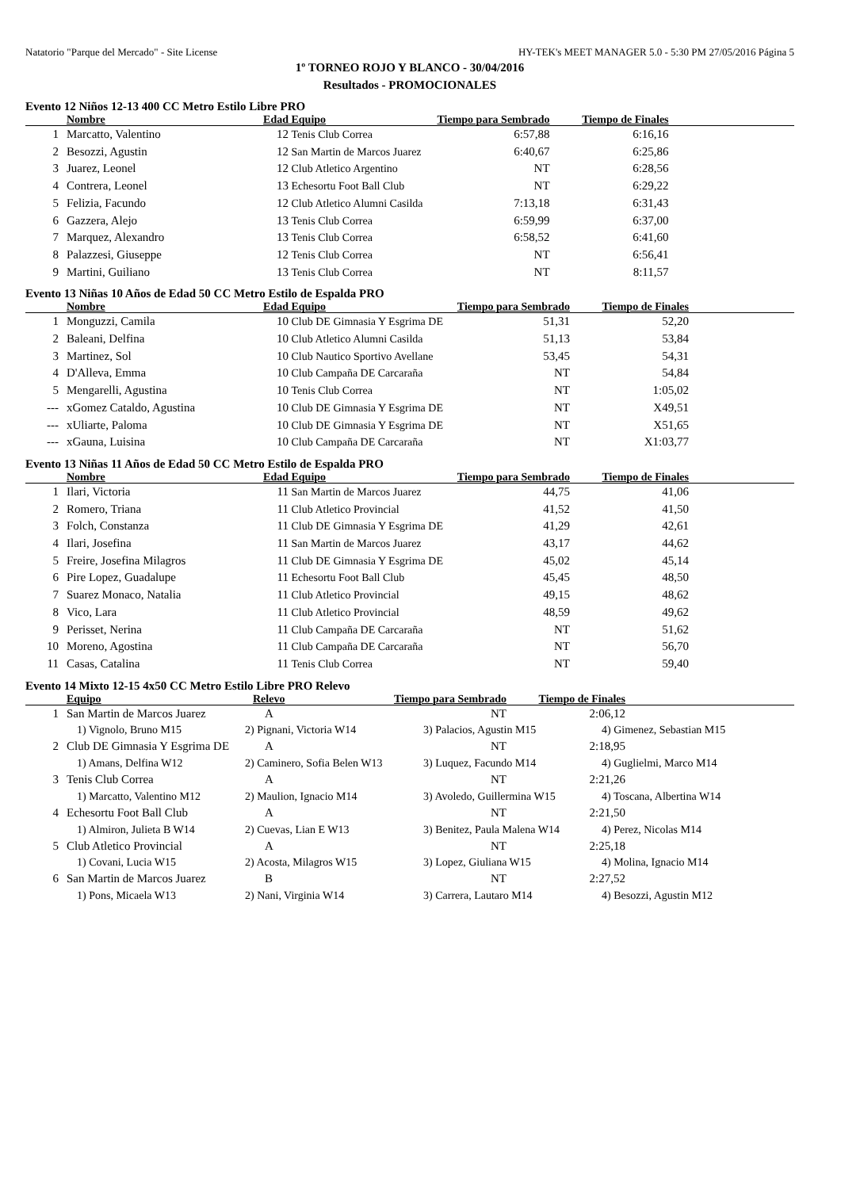Natatorio "Parque del Mercado" - Site License HY-TEK's MEET MANAGER 5.0 - 5:30 PM 27/05/2016 Página 5
1º TORNEO ROJO Y BLANCO - 30/04/2016
Resultados - PROMOCIONALES
Evento 12 Niños 12-13 400 CC Metro Estilo Libre PRO
| | Nombre | Edad | Equipo | Tiempo para Sembrado | Tiempo de Finales | |
| --- | --- | --- | --- | --- | --- | --- |
| 1 | Marcatto, Valentino | 12 | Tenis Club Correa | 6:57,88 | 6:16,16 | |
| 2 | Besozzi, Agustin | 12 | San Martin de Marcos Juarez | 6:40,67 | 6:25,86 | |
| 3 | Juarez, Leonel | 12 | Club Atletico Argentino | NT | 6:28,56 | |
| 4 | Contrera, Leonel | 13 | Echesortu Foot Ball Club | NT | 6:29,22 | |
| 5 | Felizia, Facundo | 12 | Club Atletico Alumni Casilda | 7:13,18 | 6:31,43 | |
| 6 | Gazzera, Alejo | 13 | Tenis Club Correa | 6:59,99 | 6:37,00 | |
| 7 | Marquez, Alexandro | 13 | Tenis Club Correa | 6:58,52 | 6:41,60 | |
| 8 | Palazzesi, Giuseppe | 12 | Tenis Club Correa | NT | 6:56,41 | |
| 9 | Martini, Guiliano | 13 | Tenis Club Correa | NT | 8:11,57 | |
Evento 13 Niñas 10 Años de Edad 50 CC Metro Estilo de Espalda PRO
| | Nombre | Edad | Equipo | Tiempo para Sembrado | Tiempo de Finales | |
| --- | --- | --- | --- | --- | --- | --- |
| 1 | Monguzzi, Camila | 10 | Club DE Gimnasia Y Esgrima DE | 51,31 | 52,20 | |
| 2 | Baleani, Delfina | 10 | Club Atletico Alumni Casilda | 51,13 | 53,84 | |
| 3 | Martinez, Sol | 10 | Club Nautico Sportivo Avellane | 53,45 | 54,31 | |
| 4 | D'Alleva, Emma | 10 | Club Campaña DE Carcaraña | NT | 54,84 | |
| 5 | Mengarelli, Agustina | 10 | Tenis Club Correa | NT | 1:05,02 | |
| --- | xGomez Cataldo, Agustina | 10 | Club DE Gimnasia Y Esgrima DE | NT | X49,51 | |
| --- | xUliarte, Paloma | 10 | Club DE Gimnasia Y Esgrima DE | NT | X51,65 | |
| --- | xGauna, Luisina | 10 | Club Campaña DE Carcaraña | NT | X1:03,77 | |
Evento 13 Niñas 11 Años de Edad 50 CC Metro Estilo de Espalda PRO
| | Nombre | Edad | Equipo | Tiempo para Sembrado | Tiempo de Finales | |
| --- | --- | --- | --- | --- | --- | --- |
| 1 | Ilari, Victoria | 11 | San Martin de Marcos Juarez | 44,75 | 41,06 | |
| 2 | Romero, Triana | 11 | Club Atletico Provincial | 41,52 | 41,50 | |
| 3 | Folch, Constanza | 11 | Club DE Gimnasia Y Esgrima DE | 41,29 | 42,61 | |
| 4 | Ilari, Josefina | 11 | San Martin de Marcos Juarez | 43,17 | 44,62 | |
| 5 | Freire, Josefina Milagros | 11 | Club DE Gimnasia Y Esgrima DE | 45,02 | 45,14 | |
| 6 | Pire Lopez, Guadalupe | 11 | Echesortu Foot Ball Club | 45,45 | 48,50 | |
| 7 | Suarez Monaco, Natalia | 11 | Club Atletico Provincial | 49,15 | 48,62 | |
| 8 | Vico, Lara | 11 | Club Atletico Provincial | 48,59 | 49,62 | |
| 9 | Perisset, Nerina | 11 | Club Campaña DE Carcaraña | NT | 51,62 | |
| 10 | Moreno, Agostina | 11 | Club Campaña DE Carcaraña | NT | 56,70 | |
| 11 | Casas, Catalina | 11 | Tenis Club Correa | NT | 59,40 | |
Evento 14 Mixto 12-15 4x50 CC Metro Estilo Libre PRO Relevo
| | Equipo | Relevo | Tiempo para Sembrado | Tiempo de Finales | |
| --- | --- | --- | --- | --- | --- |
| 1 | San Martin de Marcos Juarez | A | NT | 2:06,12 | |
| / 1) Vignolo, Bruno M15 / 2) Pignani, Victoria W14 / 3) Palacios, Agustin M15 / 4) Gimenez, Sebastian M15 / | | | | | |
| 2 | Club DE Gimnasia Y Esgrima DE | A | NT | 2:18,95 | |
| / 1) Amans, Delfina W12 / 2) Caminero, Sofia Belen W13 / 3) Luquez, Facundo M14 / 4) Guglielmi, Marco M14 / | | | | | |
| 3 | Tenis Club Correa | A | NT | 2:21,26 | |
| / 1) Marcatto, Valentino M12 / 2) Maulion, Ignacio M14 / 3) Avoledo, Guillermina W15 / 4) Toscana, Albertina W14 / | | | | | |
| 4 | Echesortu Foot Ball Club | A | NT | 2:21,50 | |
| / 1) Almiron, Julieta B W14 / 2) Cuevas, Lian E W13 / 3) Benitez, Paula Malena W14 / 4) Perez, Nicolas M14 / | | | | | |
| 5 | Club Atletico Provincial | A | NT | 2:25,18 | |
| / 1) Covani, Lucia W15 / 2) Acosta, Milagros W15 / 3) Lopez, Giuliana W15 / 4) Molina, Ignacio M14 / | | | | | |
| 6 | San Martin de Marcos Juarez | B | NT | 2:27,52 | |
| / 1) Pons, Micaela W13 / 2) Nani, Virginia W14 / 3) Carrera, Lautaro M14 / 4) Besozzi, Agustin M12 / | | | | | |